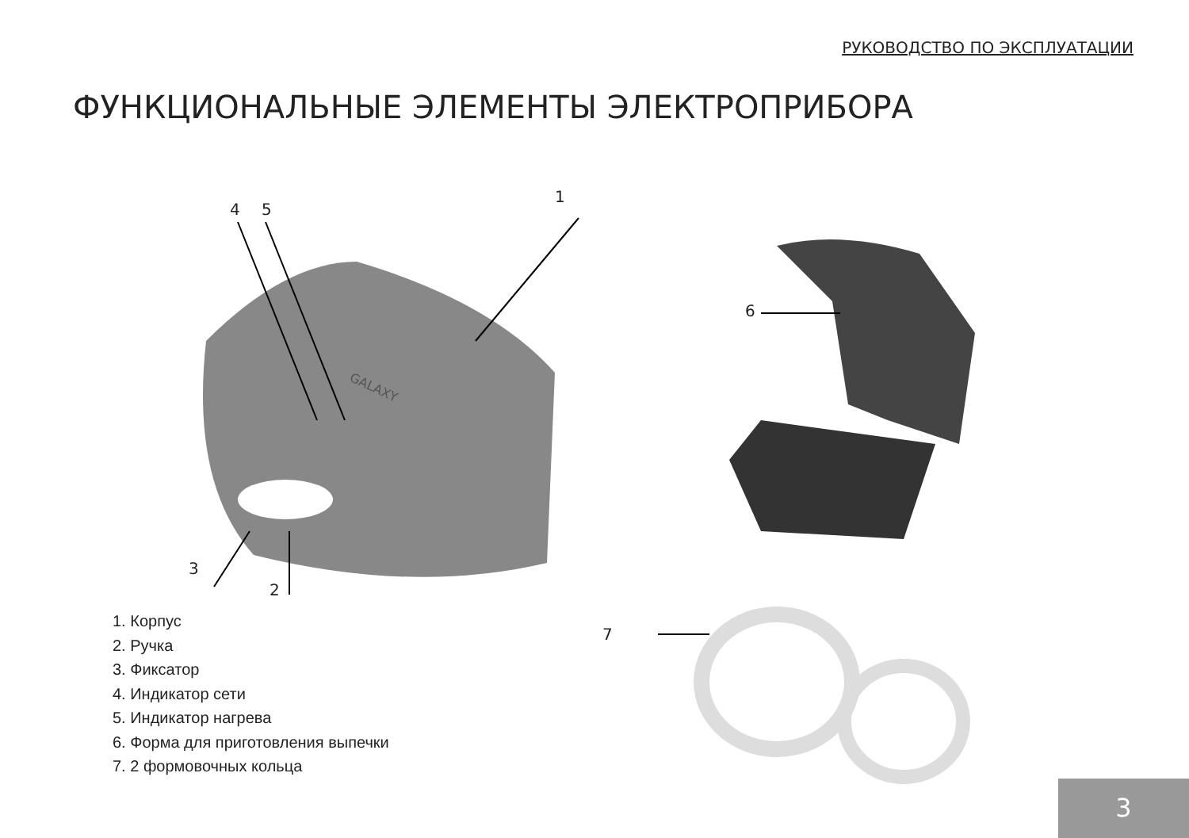РУКОВОДСТВО ПО ЭКСПЛУАТАЦИИ
ФУНКЦИОНАЛЬНЫЕ ЭЛЕМЕНТЫ ЭЛЕКТРОПРИБОРА
GALAXY
4 5
1
3
2
6
7
1. Корпус
2. Ручка
3. Фиксатор
4. Индикатор сети
5. Индикатор нагрева
6. Форма для приготовления выпечки
7. 2 формовочных кольца
3